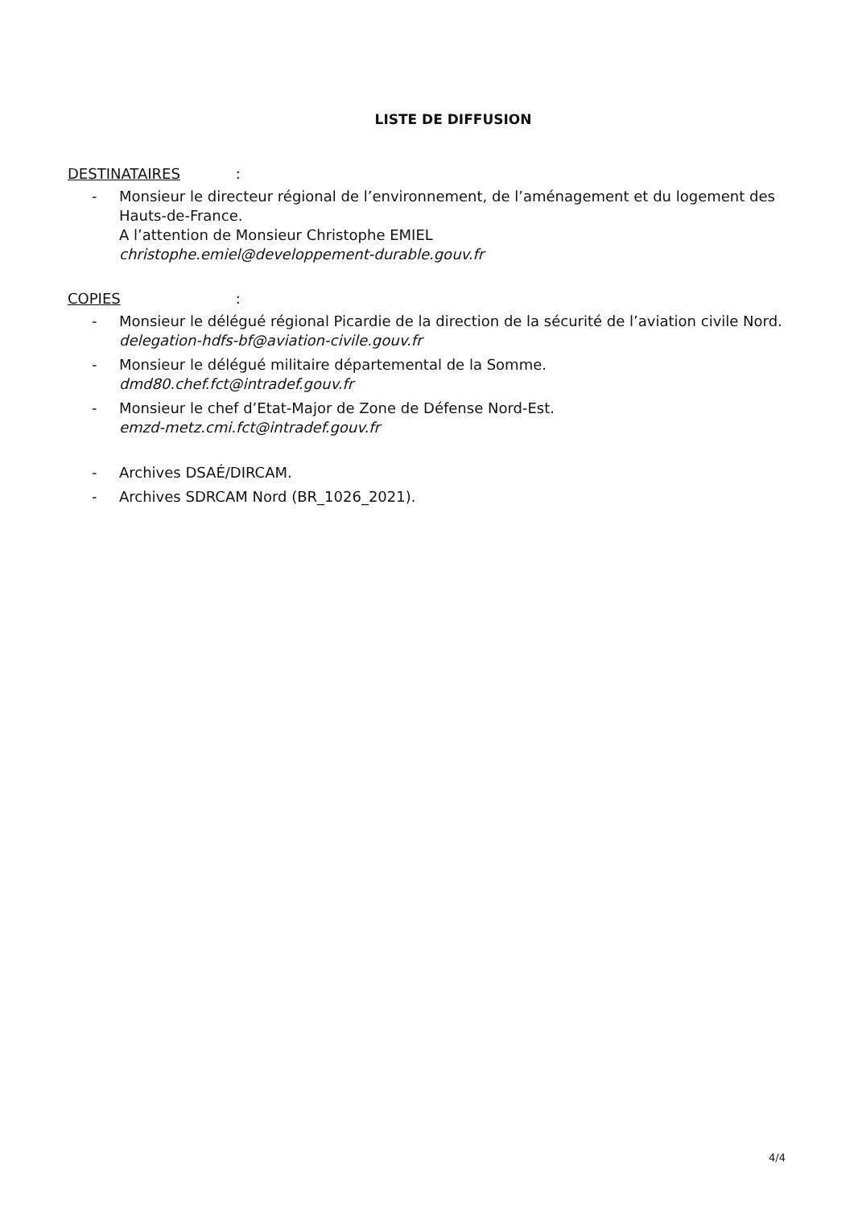LISTE DE DIFFUSION
DESTINATAIRES :
- Monsieur le directeur régional de l’environnement, de l’aménagement et du logement des Hauts-de-France.
A l’attention de Monsieur Christophe EMIEL
christophe.emiel@developpement-durable.gouv.fr
COPIES :
- Monsieur le délégué régional Picardie de la direction de la sécurité de l’aviation civile Nord.
delegation-hdfs-bf@aviation-civile.gouv.fr
- Monsieur le délégué militaire départemental de la Somme.
dmd80.chef.fct@intradef.gouv.fr
- Monsieur le chef d’Etat-Major de Zone de Défense Nord-Est.
emzd-metz.cmi.fct@intradef.gouv.fr
- Archives DSAÉ/DIRCAM.
- Archives SDRCAM Nord (BR_1026_2021).
4/4